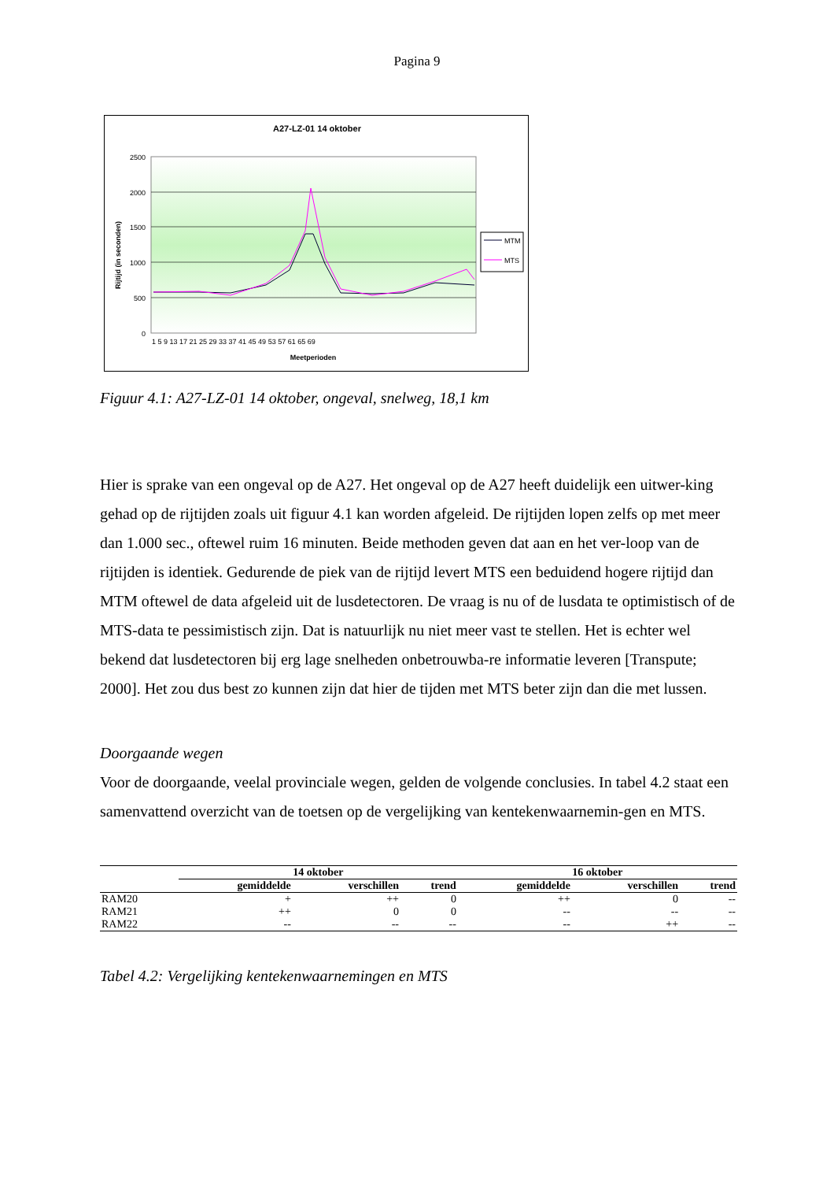Pagina 9
A27-LZ-01 14 oktober
2500
2000
1500
1000
500
0
Rijtijd (in seconden)
Meetperioden
1 5 9 13 17 21 25 29 33 37 41 45 49 53 57 61 65 69
MTM
MTS
Figuur 4.1: A27-LZ-01 14 oktober, ongeval, snelweg, 18,1 km
Hier is sprake van een ongeval op de A27. Het ongeval op de A27 heeft duidelijk een uitwer-king gehad op de rijtijden zoals uit figuur 4.1 kan worden afgeleid. De rijtijden lopen zelfs op met meer dan 1.000 sec., oftewel ruim 16 minuten. Beide methoden geven dat aan en het ver-loop van de rijtijden is identiek. Gedurende de piek van de rijtijd levert MTS een beduidend hogere rijtijd dan MTM oftewel de data afgeleid uit de lusdetectoren. De vraag is nu of de lusdata te optimistisch of de MTS-data te pessimistisch zijn. Dat is natuurlijk nu niet meer vast te stellen. Het is echter wel bekend dat lusdetectoren bij erg lage snelheden onbetrouwba-re informatie leveren [Transpute; 2000]. Het zou dus best zo kunnen zijn dat hier de tijden met MTS beter zijn dan die met lussen.
Doorgaande wegen
Voor de doorgaande, veelal provinciale wegen, gelden de volgende conclusies. In tabel 4.2 staat een samenvattend overzicht van de toetsen op de vergelijking van kentekenwaarnemin-gen en MTS.
| | 14 oktober | | | 16 oktober | | |
| --- | --- | --- | --- | --- | --- | --- |
| | gemiddelde | verschillen | trend | gemiddelde | verschillen | trend |
| RAM20 | + | ++ | 0 | ++ | 0 | -- |
| RAM21 | ++ | 0 | 0 | -- | -- | -- |
| RAM22 | -- | -- | -- | -- | ++ | -- |
Tabel 4.2: Vergelijking kentekenwaarnemingen en MTS